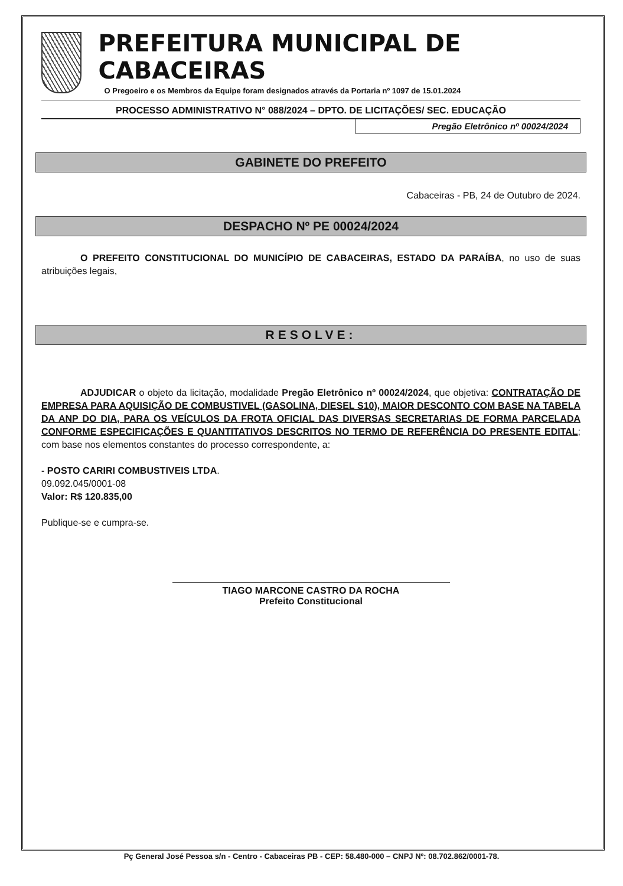PREFEITURA MUNICIPAL DE CABACEIRAS
O Pregoeiro e os Membros da Equipe foram designados através da Portaria nº 1097 de 15.01.2024
PROCESSO ADMINISTRATIVO N° 088/2024 – DPTO. DE LICITAÇÕES/ SEC. EDUCAÇÃO
Pregão Eletrônico nº 00024/2024
GABINETE DO PREFEITO
Cabaceiras - PB, 24 de Outubro de 2024.
DESPACHO Nº PE 00024/2024
O PREFEITO CONSTITUCIONAL DO MUNICÍPIO DE CABACEIRAS, ESTADO DA PARAÍBA, no uso de suas atribuições legais,
RESOLVE:
ADJUDICAR o objeto da licitação, modalidade Pregão Eletrônico nº 00024/2024, que objetiva: CONTRATAÇÃO DE EMPRESA PARA AQUISIÇÃO DE COMBUSTIVEL (GASOLINA, DIESEL S10), MAIOR DESCONTO COM BASE NA TABELA DA ANP DO DIA, PARA OS VEÍCULOS DA FROTA OFICIAL DAS DIVERSAS SECRETARIAS DE FORMA PARCELADA CONFORME ESPECIFICAÇÕES E QUANTITATIVOS DESCRITOS NO TERMO DE REFERÊNCIA DO PRESENTE EDITAL; com base nos elementos constantes do processo correspondente, a:
- POSTO CARIRI COMBUSTIVEIS LTDA.
09.092.045/0001-08
Valor: R$ 120.835,00
Publique-se e cumpra-se.
TIAGO MARCONE CASTRO DA ROCHA
Prefeito Constitucional
Pç General José Pessoa s/n - Centro - Cabaceiras PB - CEP: 58.480-000 – CNPJ Nº: 08.702.862/0001-78.